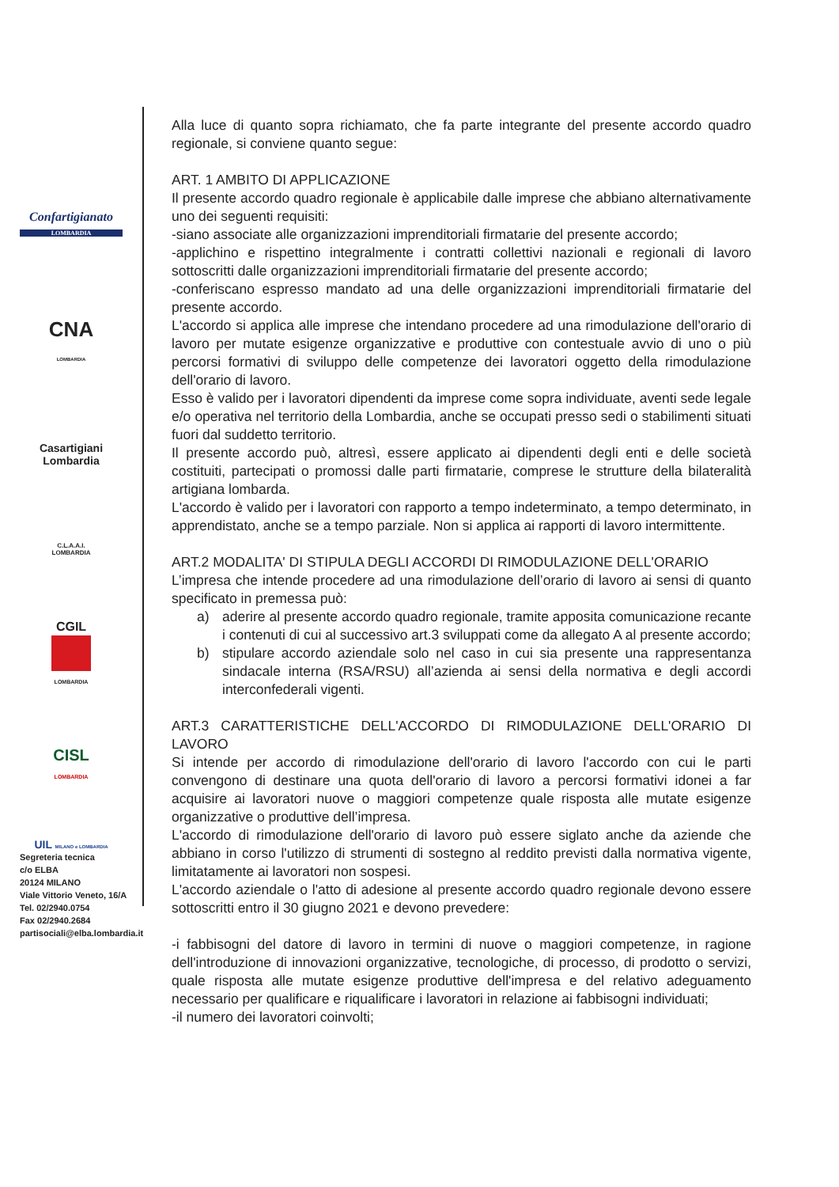Confartigianato
LOMBARDIA
CNA
LOMBARDIA
Casartigiani
Lombardia
C.L.A.A.I.
LOMBARDIA
CGIL
LOMBARDIA
CISL
LOMBARDIA
UIL MILANO e LOMBARDIA
Segreteria tecnica
c/o ELBA
20124 MILANO
Viale Vittorio Veneto, 16/A
Tel. 02/2940.0754
Fax 02/2940.2684
partisociali@elba.lombardia.it
Alla luce di quanto sopra richiamato, che fa parte integrante del presente accordo quadro regionale, si conviene quanto segue:
ART. 1 AMBITO DI APPLICAZIONE
Il presente accordo quadro regionale è applicabile dalle imprese che abbiano alternativamente uno dei seguenti requisiti:
-siano associate alle organizzazioni imprenditoriali firmatarie del presente accordo;
-applichino e rispettino integralmente i contratti collettivi nazionali e regionali di lavoro sottoscritti dalle organizzazioni imprenditoriali firmatarie del presente accordo;
-conferiscano espresso mandato ad una delle organizzazioni imprenditoriali firmatarie del presente accordo.
L'accordo si applica alle imprese che intendano procedere ad una rimodulazione dell'orario di lavoro per mutate esigenze organizzative e produttive con contestuale avvio di uno o più percorsi formativi di sviluppo delle competenze dei lavoratori oggetto della rimodulazione dell'orario di lavoro.
Esso è valido per i lavoratori dipendenti da imprese come sopra individuate, aventi sede legale e/o operativa nel territorio della Lombardia, anche se occupati presso sedi o stabilimenti situati fuori dal suddetto territorio.
Il presente accordo può, altresì, essere applicato ai dipendenti degli enti e delle società costituiti, partecipati o promossi dalle parti firmatarie, comprese le strutture della bilateralità artigiana lombarda.
L'accordo è valido per i lavoratori con rapporto a tempo indeterminato, a tempo determinato, in apprendistato, anche se a tempo parziale. Non si applica ai rapporti di lavoro intermittente.
ART.2 MODALITA' DI STIPULA DEGLI ACCORDI DI RIMODULAZIONE DELL'ORARIO
L’impresa che intende procedere ad una rimodulazione dell’orario di lavoro ai sensi di quanto specificato in premessa può:
a) aderire al presente accordo quadro regionale, tramite apposita comunicazione recante i contenuti di cui al successivo art.3 sviluppati come da allegato A al presente accordo;
b) stipulare accordo aziendale solo nel caso in cui sia presente una rappresentanza sindacale interna (RSA/RSU) all’azienda ai sensi della normativa e degli accordi interconfederali vigenti.
ART.3 CARATTERISTICHE DELL'ACCORDO DI RIMODULAZIONE DELL'ORARIO DI LAVORO
Si intende per accordo di rimodulazione dell'orario di lavoro l'accordo con cui le parti convengono di destinare una quota dell'orario di lavoro a percorsi formativi idonei a far acquisire ai lavoratori nuove o maggiori competenze quale risposta alle mutate esigenze organizzative o produttive dell’impresa.
L'accordo di rimodulazione dell'orario di lavoro può essere siglato anche da aziende che abbiano in corso l'utilizzo di strumenti di sostegno al reddito previsti dalla normativa vigente, limitatamente ai lavoratori non sospesi.
L'accordo aziendale o l'atto di adesione al presente accordo quadro regionale devono essere sottoscritti entro il 30 giugno 2021 e devono prevedere:
-i fabbisogni del datore di lavoro in termini di nuove o maggiori competenze, in ragione dell'introduzione di innovazioni organizzative, tecnologiche, di processo, di prodotto o servizi, quale risposta alle mutate esigenze produttive dell'impresa e del relativo adeguamento necessario per qualificare e riqualificare i lavoratori in relazione ai fabbisogni individuati;
-il numero dei lavoratori coinvolti;